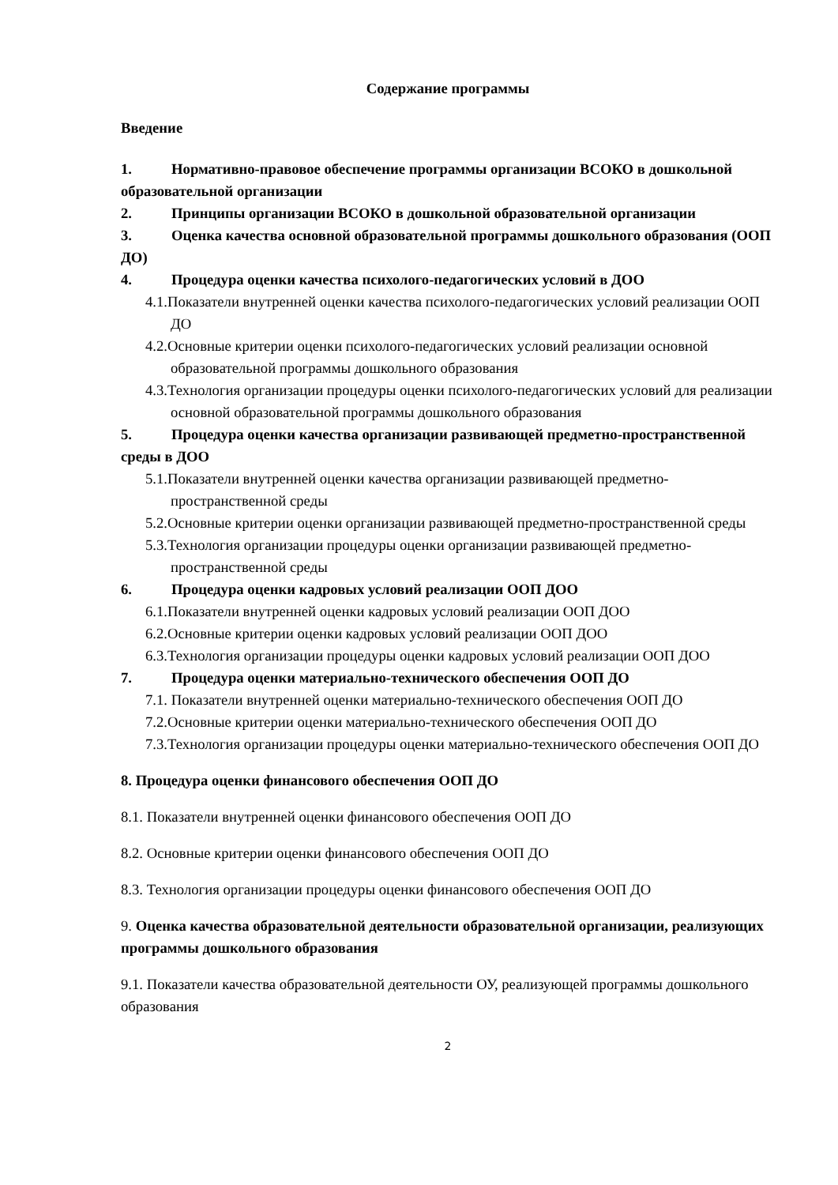Содержание программы
Введение
1. Нормативно-правовое обеспечение программы организации ВСОКО в дошкольной образовательной организации
2. Принципы организации ВСОКО в дошкольной образовательной организации
3. Оценка качества основной образовательной программы дошкольного образования (ООП ДО)
4. Процедура оценки качества психолого-педагогических условий в ДОО
4.1.Показатели внутренней оценки качества психолого-педагогических условий реализации ООП ДО
4.2.Основные критерии оценки психолого-педагогических условий реализации основной образовательной программы дошкольного образования
4.3.Технология организации процедуры оценки психолого-педагогических условий для реализации основной образовательной программы дошкольного образования
5. Процедура оценки качества организации развивающей предметно-пространственной среды в ДОО
5.1.Показатели внутренней оценки качества организации развивающей предметно-пространственной среды
5.2.Основные критерии оценки организации развивающей предметно-пространственной среды
5.3.Технология организации процедуры оценки организации развивающей предметно-пространственной среды
6. Процедура оценки кадровых условий реализации ООП ДОО
6.1.Показатели внутренней оценки кадровых условий реализации ООП ДОО
6.2.Основные критерии оценки кадровых условий реализации ООП ДОО
6.3.Технология организации процедуры оценки кадровых условий реализации ООП ДОО
7. Процедура оценки материально-технического обеспечения ООП ДО
7.1. Показатели внутренней оценки материально-технического обеспечения ООП ДО
7.2.Основные критерии оценки материально-технического обеспечения ООП ДО
7.3.Технология организации процедуры оценки материально-технического обеспечения ООП ДО
8. Процедура оценки финансового обеспечения ООП ДО
8.1. Показатели внутренней оценки финансового обеспечения ООП ДО
8.2. Основные критерии оценки финансового обеспечения ООП ДО
8.3. Технология организации процедуры оценки финансового обеспечения ООП ДО
9. Оценка качества образовательной деятельности образовательной организации, реализующих программы дошкольного образования
9.1. Показатели качества образовательной деятельности ОУ, реализующей программы дошкольного образования
2